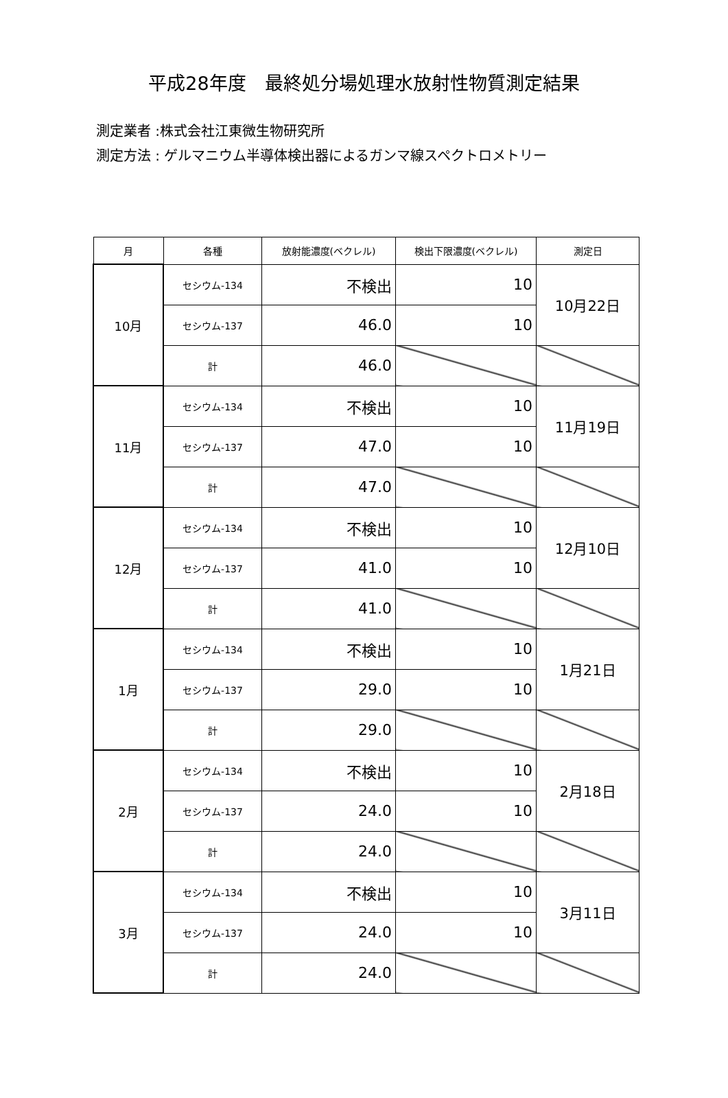平成28年度　最終処分場処理水放射性物質測定結果
測定業者 :株式会社江東微生物研究所
測定方法 : ゲルマニウム半導体検出器によるガンマ線スペクトロメトリー
| 月 | 各種 | 放射能濃度(ベクレル) | 検出下限濃度(ベクレル) | 測定日 |
| --- | --- | --- | --- | --- |
| 10月 | セシウム-134 | 不検出 | 10 | 10月22日 |
| | セシウム-137 | 46.0 | 10 | |
| | 計 | 46.0 | | |
| 11月 | セシウム-134 | 不検出 | 10 | 11月19日 |
| | セシウム-137 | 47.0 | 10 | |
| | 計 | 47.0 | | |
| 12月 | セシウム-134 | 不検出 | 10 | 12月10日 |
| | セシウム-137 | 41.0 | 10 | |
| | 計 | 41.0 | | |
| 1月 | セシウム-134 | 不検出 | 10 | 1月21日 |
| | セシウム-137 | 29.0 | 10 | |
| | 計 | 29.0 | | |
| 2月 | セシウム-134 | 不検出 | 10 | 2月18日 |
| | セシウム-137 | 24.0 | 10 | |
| | 計 | 24.0 | | |
| 3月 | セシウム-134 | 不検出 | 10 | 3月11日 |
| | セシウム-137 | 24.0 | 10 | |
| | 計 | 24.0 | | |